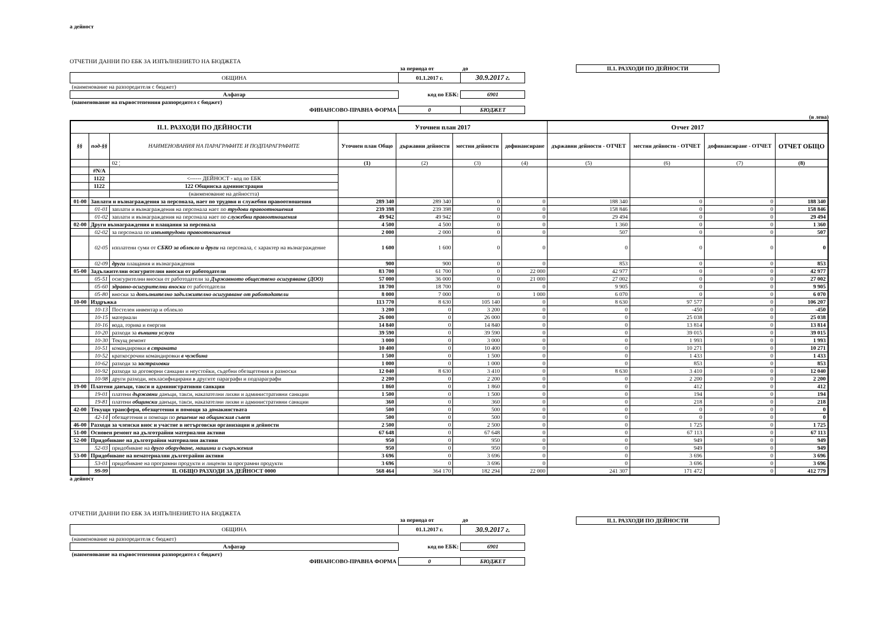а дейност
ОТЧЕТНИ ДАННИ ПО ЕБК ЗА ИЗПЪЛНЕНИЕТО НА БЮДЖЕТА
| | за периода от | до | | II.1. РАЗХОДИ ПО ДЕЙНОСТИ |
| ОБЩИНА | 01.1.2017 г. | 30.9.2017 г. | | |
| (наименование на разпоредителя с бюджет) | | | | |
| Алфатар | код по ЕБК: | 6901 | | |
| (наименование на първостепенния разпоредител с бюджет) | | | | |
| ФИНАНСОВО-ПРАВНА ФОРМА | 0 | БЮДЖЕТ | | |
(в лева)
| II.1. РАЗХОДИ ПО ДЕЙНОСТИ | | | Уточнен план 2017 | | | | Отчет 2017 | | | |
| --- | --- | --- | --- | --- | --- | --- | --- | --- | --- | --- |
| §§ | под-§§ | НАИМЕНОВАНИЯ НА ПАРАГРАФИТЕ И ПОДПАРАГРАФИТЕ | Уточнен план Общо | държавни дейности | местни дейности | дофинансиране | държавни дейности - ОТЧЕТ | местни дейности - ОТЧЕТ | дофинансиране - ОТЧЕТ | ОТЧЕТ ОБЩО |
| | | 02 ¦ | (1) | (2) | (3) | (4) | (5) | (6) | (7) | (8) |
| | #N/A | | | | | | | | | |
| | 1122 | <------ ДЕЙНОСТ - код по ЕБК | | | | | | | | |
| | 1122 | 122 Общинска администрация | | | | | | | | |
| | | (наименование на дейността) | | | | | | | | |
| 01-00 | Заплати и възнаграждения за персонала, нает по трудови и служебни правоотношения | | 289 340 | 289 340 | 0 | 0 | 188 340 | 0 | 0 | 188 340 |
| | 01-01 | заплати и възнаграждения на персонала нает по трудови правоотношения | 239 398 | 239 398 | 0 | 0 | 158 846 | 0 | 0 | 158 846 |
| | 01-02 | заплати и възнаграждения на персонала нает по служебни правоотношения | 49 942 | 49 942 | 0 | 0 | 29 494 | 0 | 0 | 29 494 |
| 02-00 | Други възнаграждения и плащания за персонала | | 4 500 | 4 500 | 0 | 0 | 1 360 | 0 | 0 | 1 360 |
| | 02-02 | за персонала по извънтрудови правоотношения | 2 000 | 2 000 | 0 | 0 | 507 | 0 | 0 | 507 |
| | 02-05 | изплатени суми от СБКО за облекло и други на персонала, с характер на възнаграждение | 1 600 | 1 600 | 0 | 0 | 0 | 0 | 0 | 0 |
| | 02-09 | други плащания и възнаграждения | 900 | 900 | 0 | 0 | 853 | 0 | 0 | 853 |
| 05-00 | Задължителни осигурителни вноски от работодатели | | 83 700 | 61 700 | 0 | 22 000 | 42 977 | 0 | 0 | 42 977 |
| | 05-51 | осигурителни вноски от работодатели за Държавното обществено осигуряване (ДОО) | 57 000 | 36 000 | 0 | 21 000 | 27 002 | 0 | 0 | 27 002 |
| | 05-60 | здравно-осигурителни вноски от работодатели | 18 700 | 18 700 | 0 | 0 | 9 905 | 0 | 0 | 9 905 |
| | 05-80 | вноски за допълнително задължително осигуряване от работодатели | 8 000 | 7 000 | 0 | 1 000 | 6 070 | 0 | 0 | 6 070 |
| 10-00 | Издръжка | | 113 770 | 8 630 | 105 140 | 0 | 8 630 | 97 577 | 0 | 106 207 |
| | 10-13 | Постелен инвентар и облекло | 3 200 | 0 | 3 200 | 0 | 0 | -450 | 0 | -450 |
| | 10-15 | материали | 26 000 | 0 | 26 000 | 0 | 0 | 25 038 | 0 | 25 038 |
| | 10-16 | вода, горива и енергия | 14 840 | 0 | 14 840 | 0 | 0 | 13 814 | 0 | 13 814 |
| | 10-20 | разходи за външни услуги | 39 590 | 0 | 39 590 | 0 | 0 | 39 015 | 0 | 39 015 |
| | 10-30 | Текущ ремонт | 3 000 | 0 | 3 000 | 0 | 0 | 1 993 | 0 | 1 993 |
| | 10-51 | командировки в страната | 10 400 | 0 | 10 400 | 0 | 0 | 10 271 | 0 | 10 271 |
| | 10-52 | краткосрочни командировки в чужбина | 1 500 | 0 | 1 500 | 0 | 0 | 1 433 | 0 | 1 433 |
| | 10-62 | разходи за застраховки | 1 000 | 0 | 1 000 | 0 | 0 | 853 | 0 | 853 |
| | 10-92 | разходи за договорни санкции и неустойки, съдебни обезщетения и разноски | 12 040 | 8 630 | 3 410 | 0 | 8 630 | 3 410 | 0 | 12 040 |
| | 10-98 | други разходи, некласифицирани в другите параграфи и подпараграфи | 2 200 | 0 | 2 200 | 0 | 0 | 2 200 | 0 | 2 200 |
| 19-00 | Платени данъци, такси и административни санкции | | 1 860 | 0 | 1 860 | 0 | 0 | 412 | 0 | 412 |
| | 19-01 | платени държавни данъци, такси, наказателни лихви и административни санкции | 1 500 | 0 | 1 500 | 0 | 0 | 194 | 0 | 194 |
| | 19-81 | платени общински данъци, такси, наказателни лихви и административни санкции | 360 | 0 | 360 | 0 | 0 | 218 | 0 | 218 |
| 42-00 | Текущи трансфери, обезщетения и помощи за домакинствата | | 500 | 0 | 500 | 0 | 0 | 0 | 0 | 0 |
| | 42-14 | обезщетения и помощи по решение на общинския съвет | 500 | 0 | 500 | 0 | 0 | 0 | 0 | 0 |
| 46-00 | Разходи за членски внос и участие в нетърговски организации и дейности | | 2 500 | 0 | 2 500 | 0 | 0 | 1 725 | 0 | 1 725 |
| 51-00 | Основен ремонт на дълготрайни материални активи | | 67 648 | 0 | 67 648 | 0 | 0 | 67 113 | 0 | 67 113 |
| 52-00 | Придобиване на дълготрайни материални активи | | 950 | 0 | 950 | 0 | 0 | 949 | 0 | 949 |
| | 52-03 | придобиване на друго оборудване, машини и съоръжения | 950 | 0 | 950 | 0 | 0 | 949 | 0 | 949 |
| 53-00 | Придобиване на нематериални дълготрайни активи | | 3 696 | 0 | 3 696 | 0 | 0 | 3 696 | 0 | 3 696 |
| | 53-01 | придобиване на програмни продукти и лицензи за програмни продукти | 3 696 | 0 | 3 696 | 0 | 0 | 3 696 | 0 | 3 696 |
| | 99-99 | II. ОБЩО РАЗХОДИ ЗА ДЕЙНОСТ 0000 | 568 464 | 364 170 | 182 294 | 22 000 | 241 307 | 171 472 | 0 | 412 779 |
а дейност
ОТЧЕТНИ ДАННИ ПО ЕБК ЗА ИЗПЪЛНЕНИЕТО НА БЮДЖЕТА
| | за периода от | до | | II.1. РАЗХОДИ ПО ДЕЙНОСТИ |
| ОБЩИНА | 01.1.2017 г. | 30.9.2017 г. | | |
| (наименование на разпоредителя с бюджет) | | | | |
| Алфатар | код по ЕБК: | 6901 | | |
| (наименование на първостепенния разпоредител с бюджет) | | | | |
| ФИНАНСОВО-ПРАВНА ФОРМА | 0 | БЮДЖЕТ | | |